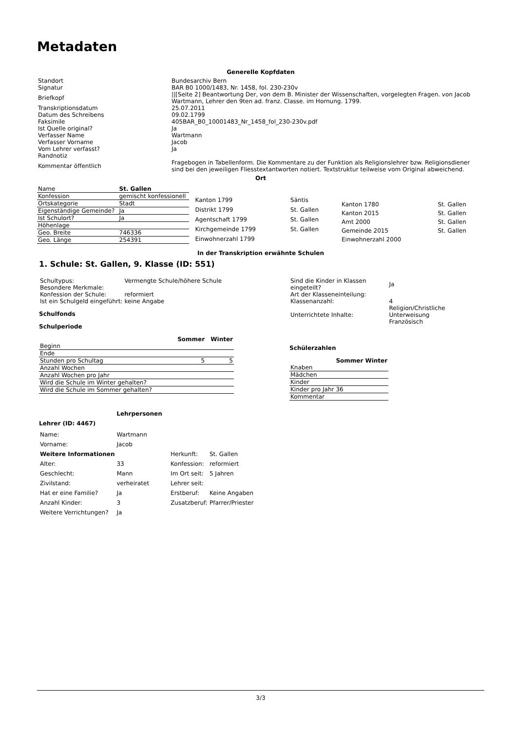Metadaten
Generelle Kopfdaten
| Standort | Bundesarchiv Bern |
| Signatur | BAR B0 1000/1483, Nr. 1458, fol. 230-230v |
| Briefkopf | //[Seite 2] Beantwortung Der, von dem B. Minister der Wissenschaften, vorgelegten Fragen. von Jacob Wartmann, Lehrer den 9ten ad. franz. Classe. im Hornung. 1799. |
| Transkriptionsdatum | 25.07.2011 |
| Datum des Schreibens | 09.02.1799 |
| Faksimile | 405BAR_B0_10001483_Nr_1458_fol_230-230v.pdf |
| Ist Quelle original? | Ja |
| Verfasser Name | Wartmann |
| Verfasser Vorname | Jacob |
| Vom Lehrer verfasst? | Ja |
| Randnotiz | |
| Kommentar öffentlich | Fragebogen in Tabellenform. Die Kommentare zu der Funktion als Religionslehrer bzw. Religionsdiener sind bei den jeweiligen Fliesstextantworten notiert. Textstruktur teilweise vom Original abweichend. |
Ort
| Name | St. Gallen |
| Konfession | gemischt konfessionell |
| Ortskategorie | Stadt |
| Eigenständige Gemeinde? | Ja |
| Ist Schulort? | Ja |
| Höhenlage | |
| Geo. Breite | 746336 |
| Geo. Länge | 254391 |
| Kanton 1799 | Säntis |
| Distrikt 1799 | St. Gallen |
| Agentschaft 1799 | St. Gallen |
| Kirchgemeinde 1799 | St. Gallen |
| Einwohnerzahl 1799 | |
| Kanton 1780 | St. Gallen |
| Kanton 2015 | St. Gallen |
| Amt 2000 | St. Gallen |
| Gemeinde 2015 | St. Gallen |
| Einwohnerzahl 2000 | |
In der Transkription erwähnte Schulen
1. Schule: St. Gallen, 9. Klasse (ID: 551)
| Schultypus: | Vermengte Schule/höhere Schule |
| Besondere Merkmale: | |
| Konfession der Schule: | reformiert |
| Ist ein Schulgeld eingeführt: | keine Angabe |
Schulfonds
Schulperiode
| | Sommer | Winter |
| --- | --- | --- |
| Beginn | | |
| Ende | | |
| Stunden pro Schultag | 5 | 5 |
| Anzahl Wochen | | |
| Anzahl Wochen pro Jahr | | |
| Wird die Schule im Winter gehalten? | | |
| Wird die Schule im Sommer gehalten? | | |
| Sind die Kinder in Klassen eingeteilt? | Ja |
| Art der Klasseneinteilung: | |
| Klassenanzahl: | 4 |
| Unterrichtete Inhalte: | Religion/Christliche Unterweisung Französisch |
Schülerzahlen
| | Sommer | Winter |
| --- | --- | --- |
| Knaben | | |
| Mädchen | | |
| Kinder | | |
| Kinder pro Jahr | 36 | |
| Kommentar | | |
Lehrpersonen
Lehrer (ID: 4467)
| Name: | Wartmann |
| Vorname: | Jacob |
| Weitere Informationen | |
| Alter: | 33 |
| Geschlecht: | Mann |
| Zivilstand: | verheiratet |
| Hat er eine Familie? | Ja |
| Anzahl Kinder: | 3 |
| Weitere Verrichtungen? | Ja |
| Herkunft: | St. Gallen |
| Konfession: | reformiert |
| Im Ort seit: | 5 Jahren |
| Lehrer seit: | |
| Erstberuf: | Keine Angaben |
| Zusatzberuf: | Pfarrer/Priester |
3/3